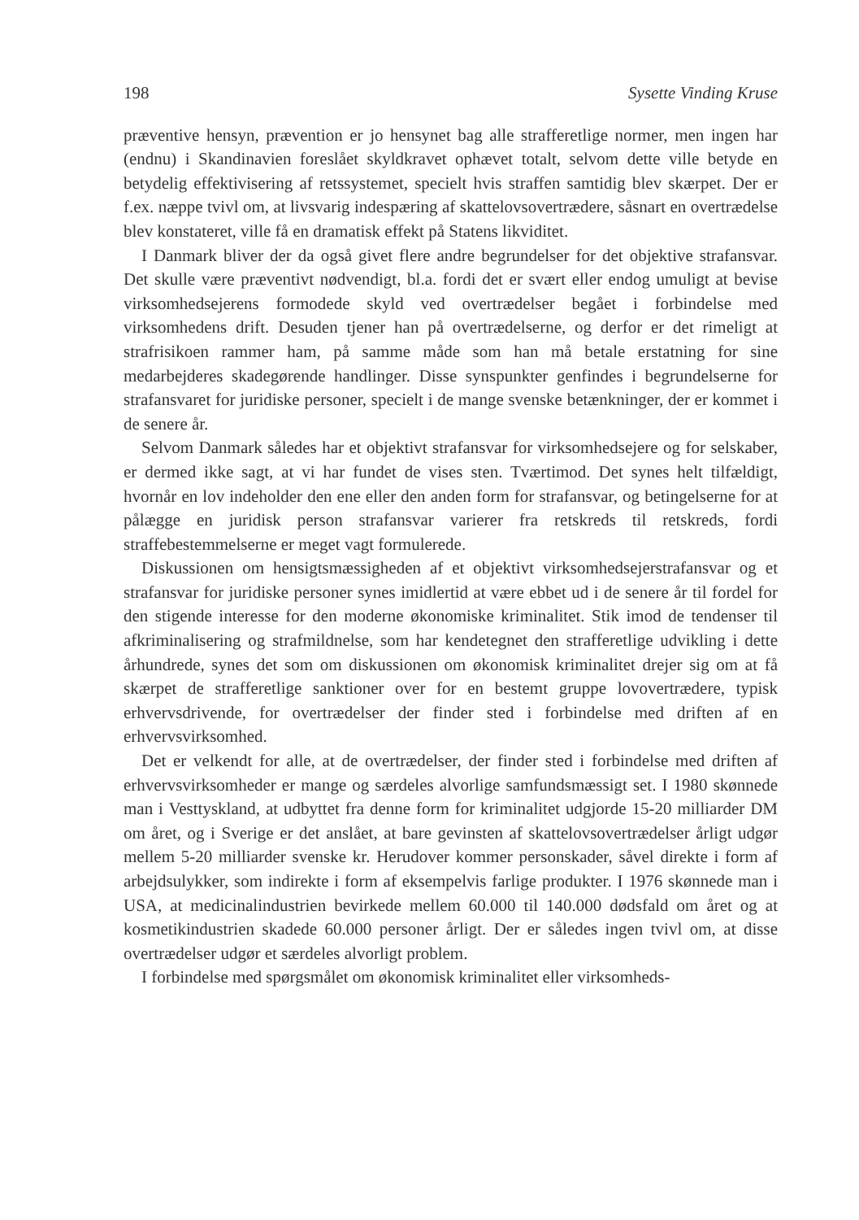198 Sysette Vinding Kruse
præventive hensyn, prævention er jo hensynet bag alle strafferetlige normer, men ingen har (endnu) i Skandinavien foreslået skyldkravet ophævet totalt, selvom dette ville betyde en betydelig effektivisering af retssystemet, specielt hvis straffen samtidig blev skærpet. Der er f.ex. næppe tvivl om, at livsvarig indespæring af skattelovsovertrædere, såsnart en overtrædelse blev konstateret, ville få en dramatisk effekt på Statens likviditet.
I Danmark bliver der da også givet flere andre begrundelser for det objektive strafansvar. Det skulle være præventivt nødvendigt, bl.a. fordi det er svært eller endog umuligt at bevise virksomhedsejerens formodede skyld ved overtrædelser begået i forbindelse med virksomhedens drift. Desuden tjener han på overtrædelserne, og derfor er det rimeligt at strafrisikoen rammer ham, på samme måde som han må betale erstatning for sine medarbejderes skadegørende handlinger. Disse synspunkter genfindes i begrundelserne for strafansvaret for juridiske personer, specielt i de mange svenske betænkninger, der er kommet i de senere år.
Selvom Danmark således har et objektivt strafansvar for virksomhedsejere og for selskaber, er dermed ikke sagt, at vi har fundet de vises sten. Tværtimod. Det synes helt tilfældigt, hvornår en lov indeholder den ene eller den anden form for strafansvar, og betingelserne for at pålægge en juridisk person strafansvar varierer fra retskreds til retskreds, fordi straffebestemmelserne er meget vagt formulerede.
Diskussionen om hensigtsmæssigheden af et objektivt virksomhedsejerstrafansvar og et strafansvar for juridiske personer synes imidlertid at være ebbet ud i de senere år til fordel for den stigende interesse for den moderne økonomiske kriminalitet. Stik imod de tendenser til afkriminalisering og strafmildnelse, som har kendetegnet den strafferetlige udvikling i dette århundrede, synes det som om diskussionen om økonomisk kriminalitet drejer sig om at få skærpet de strafferetlige sanktioner over for en bestemt gruppe lovovertrædere, typisk erhvervsdrivende, for overtrædelser der finder sted i forbindelse med driften af en erhvervsvirksomhed.
Det er velkendt for alle, at de overtrædelser, der finder sted i forbindelse med driften af erhvervsvirksomheder er mange og særdeles alvorlige samfundsmæssigt set. I 1980 skønnede man i Vesttyskland, at udbyttet fra denne form for kriminalitet udgjorde 15-20 milliarder DM om året, og i Sverige er det anslået, at bare gevinsten af skattelovsovertrædelser årligt udgør mellem 5-20 milliarder svenske kr. Herudover kommer personskader, såvel direkte i form af arbejdsulykker, som indirekte i form af eksempelvis farlige produkter. I 1976 skønnede man i USA, at medicinalindustrien bevirkede mellem 60.000 til 140.000 dødsfald om året og at kosmetikindustrien skadede 60.000 personer årligt. Der er således ingen tvivl om, at disse overtrædelser udgør et særdeles alvorligt problem.
I forbindelse med spørgsmålet om økonomisk kriminalitet eller virksomheds-